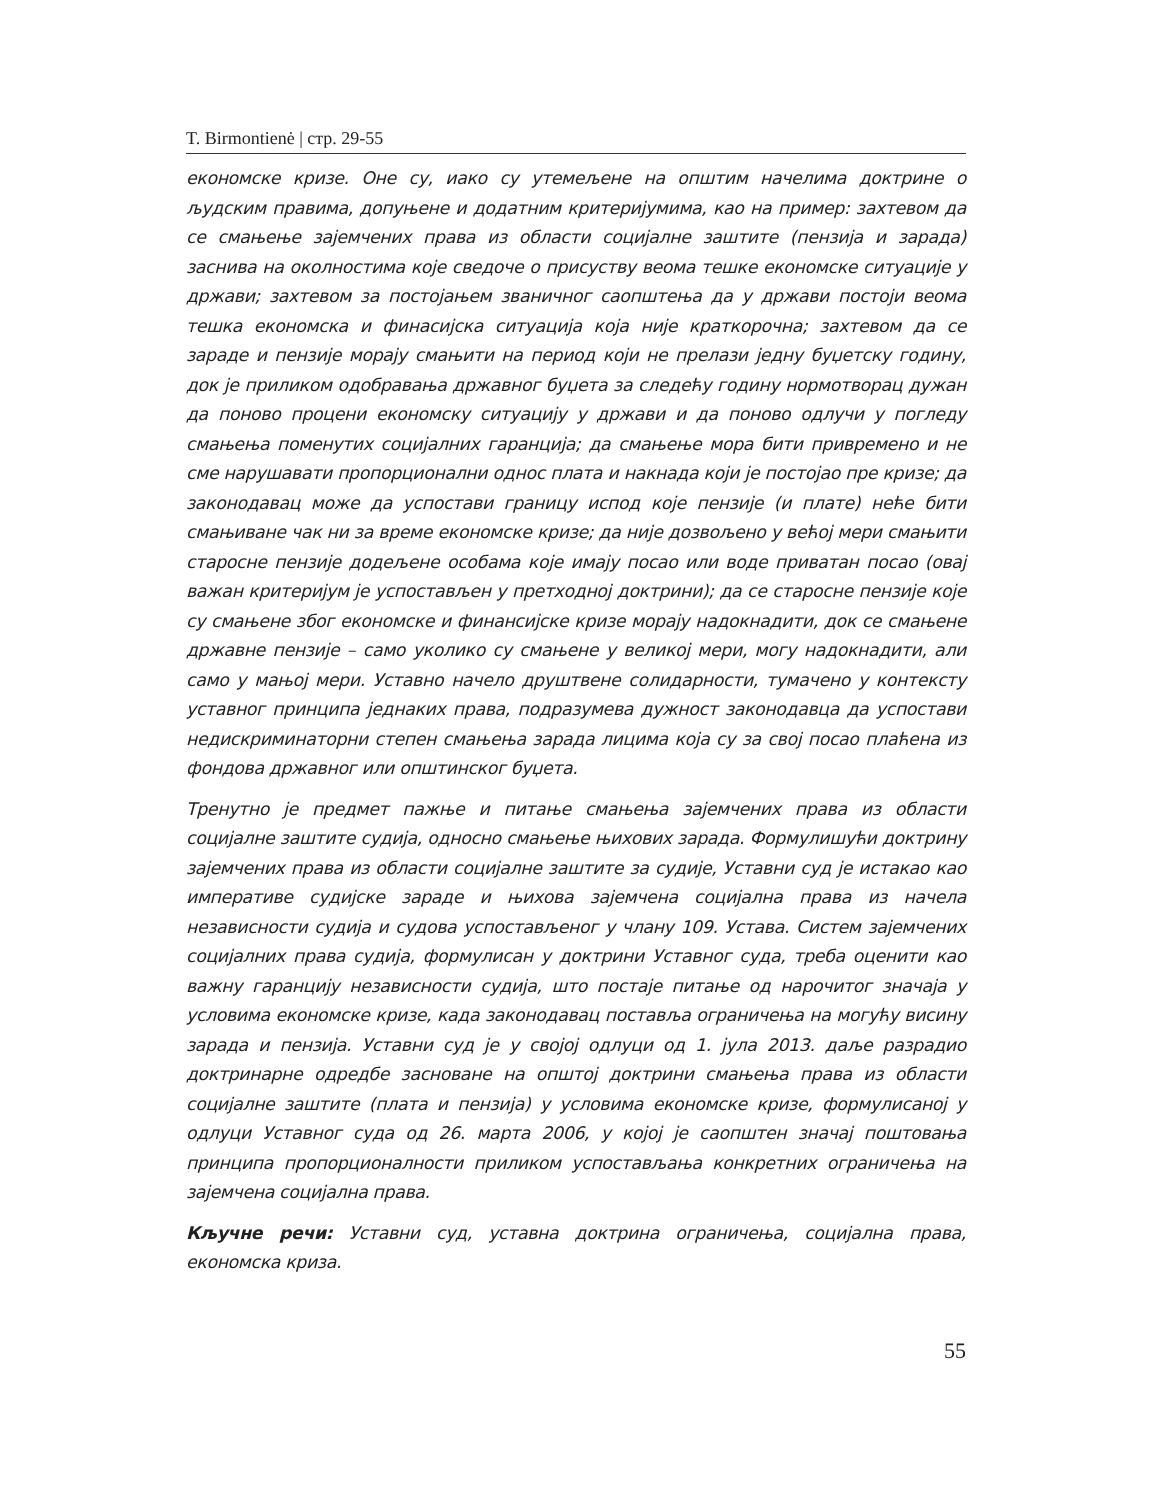T. Birmontienė | стр. 29-55
економске кризе. Оне су, иако су утемељене на општим начелима доктрине о људским правима, допуњене и додатним критеријумима, као на пример: захтевом да се смањење зајемчених права из области социјалне заштите (пензија и зарада) заснива на околностима које сведоче о присуству веома тешке економске ситуације у држави; захтевом за постојањем званичног саопштења да у држави постоји веома тешка економска и финасијска ситуација која није краткорочна; захтевом да се зараде и пензије морају смањити на период који не прелази једну буџетску годину, док је приликом одобравања државног буџета за следећу годину нормотворац дужан да поново процени економску ситуацију у држави и да поново одлучи у погледу смањења поменутих социјалних гаранција; да смањење мора бити привремено и не сме нарушавати пропорционални однос плата и накнада који је постојао пре кризе; да законодавац може да успостави границу испод које пензије (и плате) неће бити смањиване чак ни за време економске кризе; да није дозвољено у већој мери смањити старосне пензије додељене особама које имају посао или воде приватан посао (овај важан критеријум је успостављен у претходној доктрини); да се старосне пензије које су смањене због економске и финансијске кризе морају надокнадити, док се смањене државне пензије – само уколико су смањене у великој мери, могу надокнадити, али само у мањој мери. Уставно начело друштвене солидарности, тумачено у контексту уставног принципа једнаких права, подразумева дужност законодавца да успостави недискриминаторни степен смањења зарада лицима која су за свој посао плаћена из фондова државног или општинског буџета.
Тренутно је предмет пажње и питање смањења зајемчених права из области социјалне заштите судија, односно смањење њихових зарада. Формулишући доктрину зајемчених права из области социјалне заштите за судије, Уставни суд је истакао као императиве судијске зараде и њихова зајемчена социјална права из начела независности судија и судова успостављеног у члану 109. Устава. Систем зајемчених социјалних права судија, формулисан у доктрини Уставног суда, треба оценити као важну гаранцију независности судија, што постаје питање од нарочитог значаја у условима економске кризе, када законодавац поставља ограничења на могућу висину зарада и пензија. Уставни суд је у својој одлуци од 1. јула 2013. даље разрадио доктринарне одредбе засноване на општој доктрини смањења права из области социјалне заштите (плата и пензија) у условима економске кризе, формулисаној у одлуци Уставног суда од 26. марта 2006, у којој је саопштен значај поштовања принципа пропорционалности приликом успостављања конкретних ограничења на зајемчена социјална права.
Кључне речи: Уставни суд, уставна доктрина ограничења, социјална права, економска криза.
55